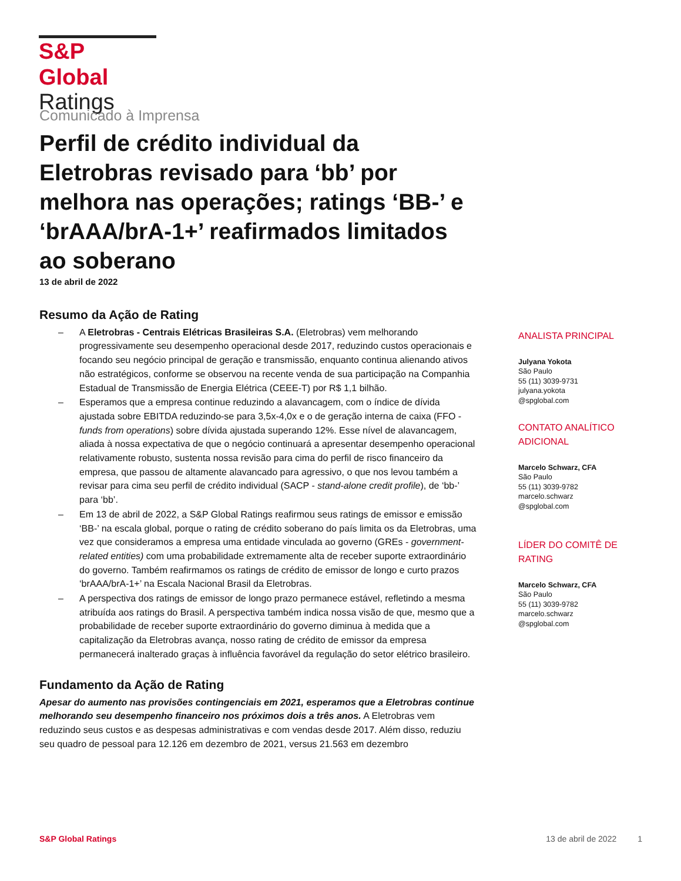S&P Global
Ratings
Comunicado à Imprensa
Perfil de crédito individual da Eletrobras revisado para ‘bb’ por melhora nas operações; ratings ‘BB-’ e ‘brAAA/brA-1+’ reafirmados limitados ao soberano
13 de abril de 2022
Resumo da Ação de Rating
– A Eletrobras - Centrais Elétricas Brasileiras S.A. (Eletrobras) vem melhorando progressivamente seu desempenho operacional desde 2017, reduzindo custos operacionais e focando seu negócio principal de geração e transmissão, enquanto continua alienando ativos não estratégicos, conforme se observou na recente venda de sua participação na Companhia Estadual de Transmissão de Energia Elétrica (CEEE-T) por R$ 1,1 bilhão.
– Esperamos que a empresa continue reduzindo a alavancagem, com o índice de dívida ajustada sobre EBITDA reduzindo-se para 3,5x-4,0x e o de geração interna de caixa (FFO - funds from operations) sobre dívida ajustada superando 12%. Esse nível de alavancagem, aliada à nossa expectativa de que o negócio continuará a apresentar desempenho operacional relativamente robusto, sustenta nossa revisão para cima do perfil de risco financeiro da empresa, que passou de altamente alavancado para agressivo, o que nos levou também a revisar para cima seu perfil de crédito individual (SACP - stand-alone credit profile), de ‘bb-’ para ‘bb’.
– Em 13 de abril de 2022, a S&P Global Ratings reafirmou seus ratings de emissor e emissão ‘BB-’ na escala global, porque o rating de crédito soberano do país limita os da Eletrobras, uma vez que consideramos a empresa uma entidade vinculada ao governo (GREs - government-related entities) com uma probabilidade extremamente alta de receber suporte extraordinário do governo. Também reafirmamos os ratings de crédito de emissor de longo e curto prazos ‘brAAA/brA-1+’ na Escala Nacional Brasil da Eletrobras.
– A perspectiva dos ratings de emissor de longo prazo permanece estável, refletindo a mesma atribuída aos ratings do Brasil. A perspectiva também indica nossa visão de que, mesmo que a probabilidade de receber suporte extraordinário do governo diminua à medida que a capitalização da Eletrobras avança, nosso rating de crédito de emissor da empresa permanecerá inalterado graças à influência favorável da regulação do setor elétrico brasileiro.
Fundamento da Ação de Rating
Apesar do aumento nas provisões contingenciais em 2021, esperamos que a Eletrobras continue melhorando seu desempenho financeiro nos próximos dois a três anos. A Eletrobras vem reduzindo seus custos e as despesas administrativas e com vendas desde 2017. Além disso, reduziu seu quadro de pessoal para 12.126 em dezembro de 2021, versus 21.563 em dezembro
ANALISTA PRINCIPAL
Julyana Yokota
São Paulo
55 (11) 3039-9731
julyana.yokota
@spglobal.com
CONTATO ANALÍTICO ADICIONAL
Marcelo Schwarz, CFA
São Paulo
55 (11) 3039-9782
marcelo.schwarz
@spglobal.com
LÍDER DO COMITÊ DE RATING
Marcelo Schwarz, CFA
São Paulo
55 (11) 3039-9782
marcelo.schwarz
@spglobal.com
S&P Global Ratings 13 de abril de 2022 1